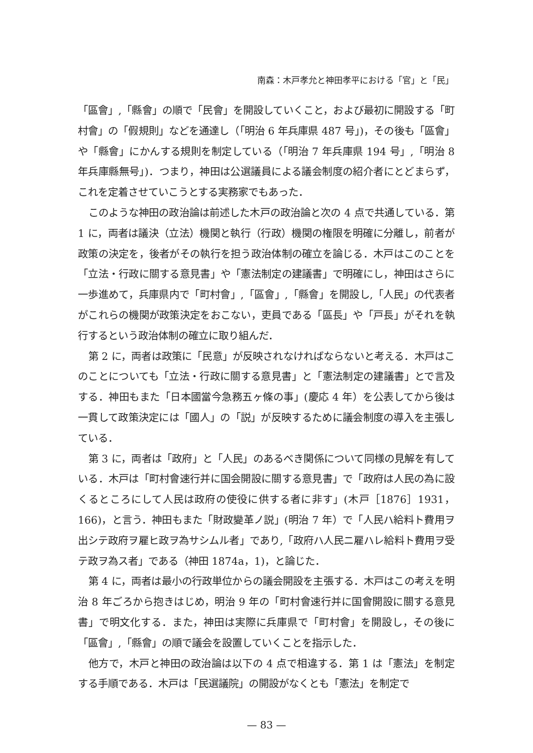南森：木戸孝允と神田孝平における「官」と「民」
「區會」,「縣會」の順で「民會」を開設していくこと，および最初に開設する「町村會」の「假規則」などを通達し（「明治 6 年兵庫県 487 号」)，その後も「區會」や「縣會」にかんする規則を制定している（「明治 7 年兵庫県 194 号」,「明治 8 年兵庫縣無号」)．つまり，神田は公選議員による議会制度の紹介者にとどまらず，これを定着させていこうとする実務家でもあった．
このような神田の政治論は前述した木戸の政治論と次の 4 点で共通している．第 1 に，両者は議決（立法）機関と執行（行政）機関の権限を明確に分離し，前者が政策の決定を，後者がその執行を担う政治体制の確立を論じる．木戸はこのことを「立法・行政に關する意見書」や「憲法制定の建議書」で明確にし，神田はさらに一歩進めて，兵庫県内で「町村會」,「區會」,「縣會」を開設し,「人民」の代表者がこれらの機関が政策決定をおこない，吏員である「區長」や「戸長」がそれを執行するという政治体制の確立に取り組んだ．
第 2 に，両者は政策に「民意」が反映されなければならないと考える．木戸はこのことについても「立法・行政に關する意見書」と「憲法制定の建議書」とで言及する．神田もまた「日本國當今急務五ヶ條の事」(慶応 4 年）を公表してから後は一貫して政策決定には「國人」の「説」が反映するために議会制度の導入を主張している．
第 3 に，両者は「政府」と「人民」のあるべき関係について同様の見解を有している．木戸は「町村會速行并に国会開設に關する意見書」で「政府は人民の為に設くるところにして人民は政府の使役に供する者に非す」(木戸［1876］1931，166)，と言う．神田もまた「財政變革ノ説」(明治 7 年）で「人民ハ給料ト費用ヲ出シテ政府ヲ雇ヒ政ヲ為サシムル者」であり,「政府ハ人民ニ雇ハレ給料ト費用ヲ受テ政ヲ為ス者」である（神田 1874a，1)，と論じた．
第 4 に，両者は最小の行政単位からの議会開設を主張する．木戸はこの考えを明治 8 年ごろから抱きはじめ，明治 9 年の「町村會速行并に国會開設に關する意見書」で明文化する．また，神田は実際に兵庫県で「町村會」を開設し，その後に「區會」,「縣會」の順で議会を設置していくことを指示した．
他方で，木戸と神田の政治論は以下の 4 点で相違する．第 1 は「憲法」を制定する手順である．木戸は「民選議院」の開設がなくとも「憲法」を制定で
— 83 —